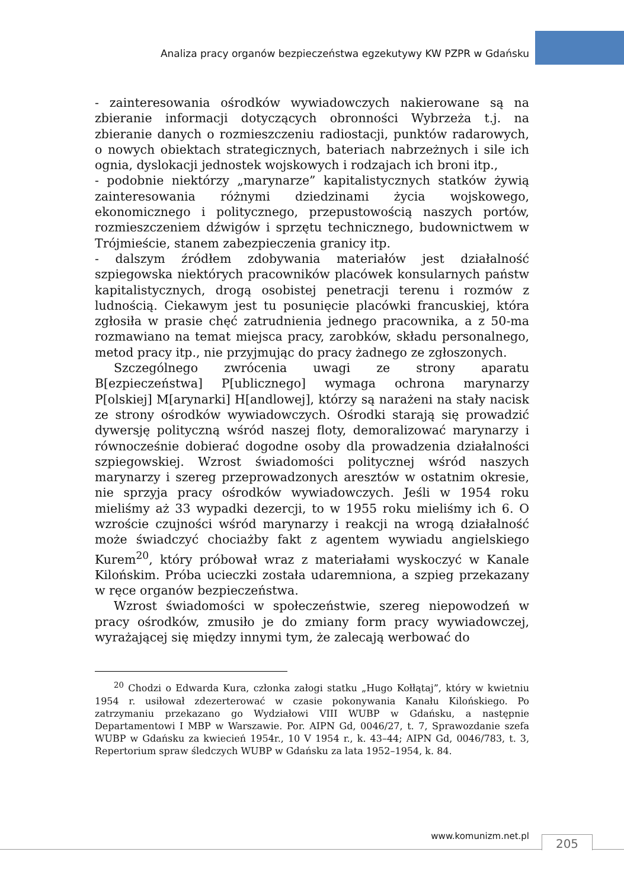Analiza pracy organów bezpieczeństwa egzekutywy KW PZPR w Gdańsku
- zainteresowania ośrodków wywiadowczych nakierowane są na zbieranie informacji dotyczących obronności Wybrzeża t.j. na zbieranie danych o rozmieszczeniu radiostacji, punktów radarowych, o nowych obiektach strategicznych, bateriach nabrzeżnych i sile ich ognia, dyslokacji jednostek wojskowych i rodzajach ich broni itp.,
- podobnie niektórzy „marynarze” kapitalistycznych statków żywią zainteresowania różnymi dziedzinami życia wojskowego, ekonomicznego i politycznego, przepustowością naszych portów, rozmieszczeniem dźwigów i sprzętu technicznego, budownictwem w Trójmieście, stanem zabezpieczenia granicy itp.
- dalszym źródłem zdobywania materiałów jest działalność szpiegowska niektórych pracowników placówek konsularnych państw kapitalistycznych, drogą osobistej penetracji terenu i rozmów z ludnością. Ciekawym jest tu posunięcie placówki francuskiej, która zgłosiła w prasie chęć zatrudnienia jednego pracownika, a z 50-ma rozmawiano na temat miejsca pracy, zarobków, składu personalnego, metod pracy itp., nie przyjmując do pracy żadnego ze zgłoszonych.
Szczególnego zwrócenia uwagi ze strony aparatu B[ezpieczeństwa] P[ublicznego] wymaga ochrona marynarzy P[olskiej] M[arynarki] H[andlowej], którzy są narażeni na stały nacisk ze strony ośrodków wywiadowczych. Ośrodki starają się prowadzić dywersję polityczną wśród naszej floty, demoralizować marynarzy i równocześnie dobierać dogodne osoby dla prowadzenia działalności szpiegowskiej. Wzrost świadomości politycznej wśród naszych marynarzy i szereg przeprowadzonych aresztów w ostatnim okresie, nie sprzyja pracy ośrodków wywiadowczych. Jeśli w 1954 roku mieliśmy aż 33 wypadki dezercji, to w 1955 roku mieliśmy ich 6. O wzroście czujności wśród marynarzy i reakcji na wrogą działalność może świadczyć chociażby fakt z agentem wywiadu angielskiego Kurem<sup>20</sup>, który próbował wraz z materiałami wyskoczyć w Kanale Kilońskim. Próba ucieczki została udaremniona, a szpieg przekazany w ręce organów bezpieczeństwa.
Wzrost świadomości w społeczeństwie, szereg niepowodzeń w pracy ośrodków, zmusiło je do zmiany form pracy wywiadowczej, wyrażającej się między innymi tym, że zalecają werbować do
<sup>20</sup> Chodzi o Edwarda Kura, członka załogi statku „Hugo Kołłątaj”, który w kwietniu 1954 r. usiłował zdezerterować w czasie pokonywania Kanału Kilońskiego. Po zatrzymaniu przekazano go Wydziałowi VIII WUBP w Gdańsku, a następnie Departamentowi I MBP w Warszawie. Por. AIPN Gd, 0046/27, t. 7, Sprawozdanie szefa WUBP w Gdańsku za kwiecień 1954r., 10 V 1954 r., k. 43–44; AIPN Gd, 0046/783, t. 3, Repertorium spraw śledczych WUBP w Gdańsku za lata 1952–1954, k. 84.
www.komunizm.net.pl 205